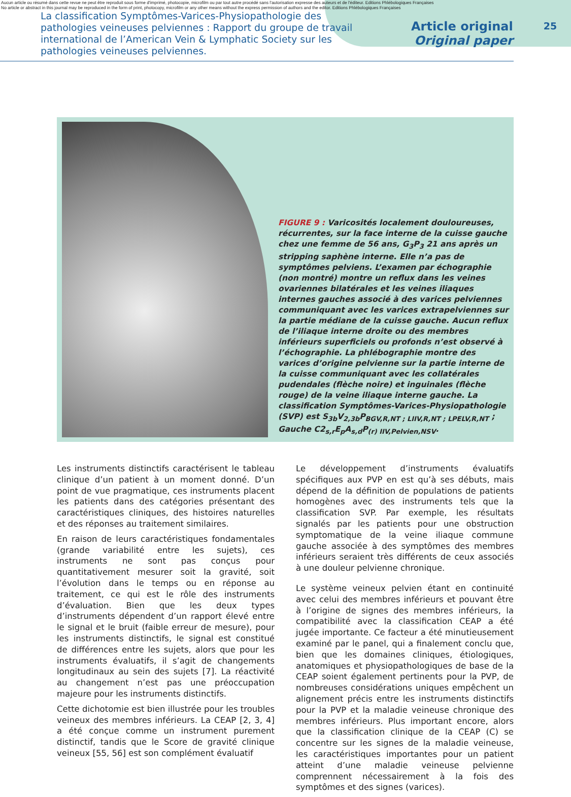Aucun article ou résumé dans cette revue ne peut être reproduit sous forme d'imprimé, photocopie, microfilm ou par tout autre procédé sans l'autorisation expresse des auteurs et de l'éditeur. Editions Phlébologiques Françaises
No article or abstract in this journal may be reproduced in the form of print, photocopy, microfilm or any other means without the express permission of authors and the editor. Editions Phlébologiques Françaises
La classification Symptômes-Varices-Physiopathologie des pathologies veineuses pelviennes : Rapport du groupe de travail international de l’American Vein & Lymphatic Society sur les pathologies veineuses pelviennes.
Article original
Original paper
25
FIGURE 9 : Varicosités localement douloureuses, récurrentes, sur la face interne de la cuisse gauche chez une femme de 56 ans, G<sub>3</sub>P<sub>3</sub> 21 ans après un stripping saphène interne. Elle n’a pas de symptômes pelviens. L’examen par échographie (non montré) montre un reflux dans les veines ovariennes bilatérales et les veines iliaques internes gauches associé à des varices pelviennes communiquant avec les varices extrapelviennes sur la partie médiane de la cuisse gauche. Aucun reflux de l’iliaque interne droite ou des membres inférieurs superficiels ou profonds n’est observé à l’échographie. La phlébographie montre des varices d’origine pelvienne sur la partie interne de la cuisse communiquant avec les collatérales pudendales (flèche noire) et inguinales (flèche rouge) de la veine iliaque interne gauche. La classification Symptômes-Varices-Physiopathologie (SVP) est S<sub>3b</sub>V<sub>2,3b</sub>P<sub>BGV,R,NT ; LIIV,R,NT ; LPELV,R,NT</sub> ; Gauche C2<sub>s,r</sub>E<sub>p</sub>A<sub>s,d</sub>P<sub>(r) IIV,Pelvien,NSV</sub>.
Les instruments distinctifs caractérisent le tableau clinique d’un patient à un moment donné. D’un point de vue pragmatique, ces instruments placent les patients dans des catégories présentant des caractéristiques cliniques, des histoires naturelles et des réponses au traitement similaires.
En raison de leurs caractéristiques fondamentales (grande variabilité entre les sujets), ces instruments ne sont pas conçus pour quantitativement mesurer soit la gravité, soit l’évolution dans le temps ou en réponse au traitement, ce qui est le rôle des instruments d’évaluation. Bien que les deux types d’instruments dépendent d’un rapport élevé entre le signal et le bruit (faible erreur de mesure), pour les instruments distinctifs, le signal est constitué de différences entre les sujets, alors que pour les instruments évaluatifs, il s’agit de changements longitudinaux au sein des sujets [7]. La réactivité au changement n’est pas une préoccupation majeure pour les instruments distinctifs.
Cette dichotomie est bien illustrée pour les troubles veineux des membres inférieurs. La CEAP [2, 3, 4] a été conçue comme un instrument purement distinctif, tandis que le Score de gravité clinique veineux [55, 56] est son complément évaluatif
Le développement d’instruments évaluatifs spécifiques aux PVP en est qu’à ses débuts, mais dépend de la définition de populations de patients homogènes avec des instruments tels que la classification SVP. Par exemple, les résultats signalés par les patients pour une obstruction symptomatique de la veine iliaque commune gauche associée à des symptômes des membres inférieurs seraient très différents de ceux associés à une douleur pelvienne chronique.
Le système veineux pelvien étant en continuité avec celui des membres inférieurs et pouvant être à l’origine de signes des membres inférieurs, la compatibilité avec la classification CEAP a été jugée importante. Ce facteur a été minutieusement examiné par le panel, qui a finalement conclu que, bien que les domaines cliniques, étiologiques, anatomiques et physiopathologiques de base de la CEAP soient également pertinents pour la PVP, de nombreuses considérations uniques empêchent un alignement précis entre les instruments distinctifs pour la PVP et la maladie veineuse chronique des membres inférieurs. Plus important encore, alors que la classification clinique de la CEAP (C) se concentre sur les signes de la maladie veineuse, les caractéristiques importantes pour un patient atteint d’une maladie veineuse pelvienne comprennent nécessairement à la fois des symptômes et des signes (varices).